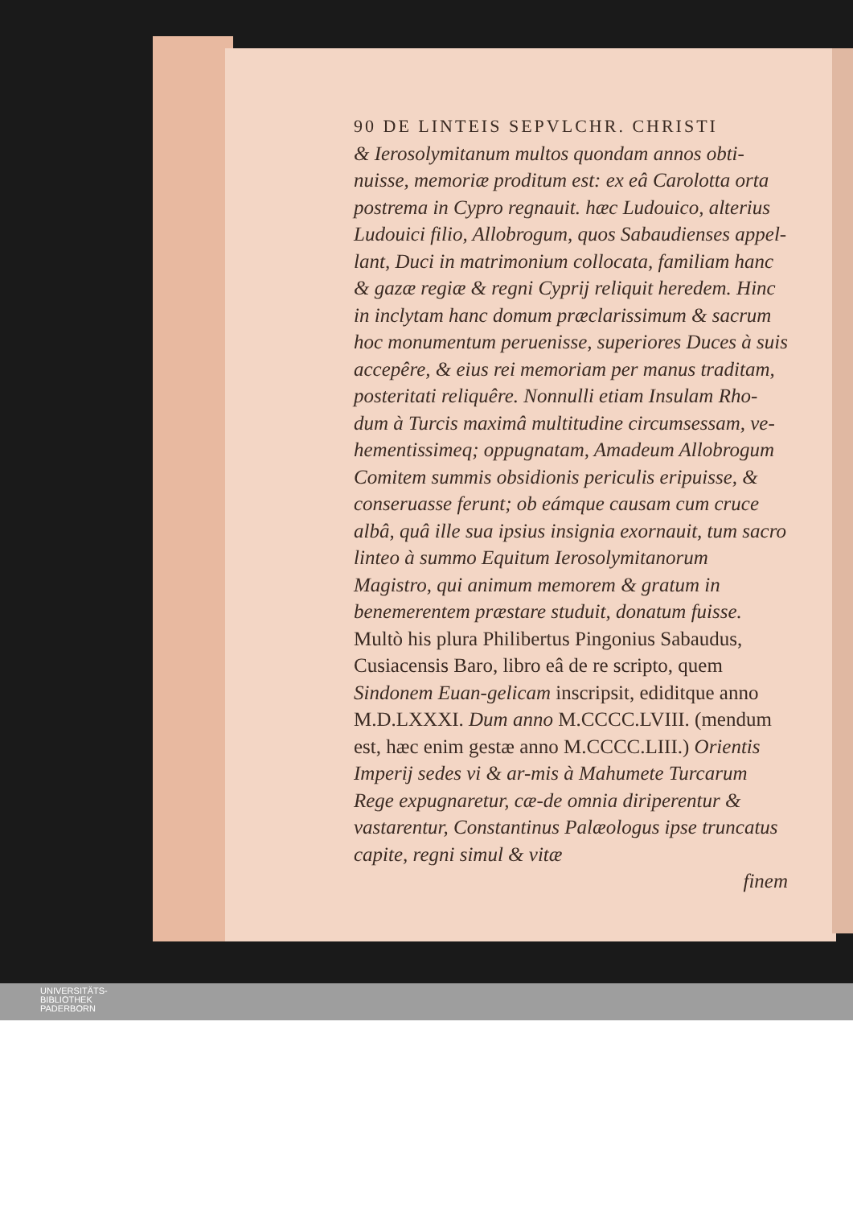90 DE LINTEIS SEPVLCHR. CHRISTI
& Ierosolymitanum multos quondam annos obti-nuisse, memoriæ proditum est: ex eâ Carolotta orta postrema in Cypro regnauit. hæc Ludouico, alterius Ludouici filio, Allobrogum, quos Sabaudienses appel-lant, Duci in matrimonium collocata, familiam hanc & gazæ regiæ & regni Cyprij reliquit heredem. Hinc in inclytam hanc domum præclarissimum & sacrum hoc monumentum peruenisse, superiores Duces à suis accepêre, & eius rei memoriam per manus traditam, posteritati reliquêre. Nonnulli etiam Insulam Rho-dum à Turcis maximâ multitudine circumsessam, ve-hementissimeq; oppugnatam, Amadeum Allobrogum Comitem summis obsidionis periculis eripuisse, & conseruasse ferunt; ob eámque causam cum cruce albâ, quâ ille sua ipsius insignia exornauit, tum sacro linteo à summo Equitum Ierosolymitanorum Magistro, qui animum memorem & gratum in benemerentem præstare studuit, donatum fuisse. Multò his plura Philibertus Pingonius Sabaudus, Cusiacensis Baro, libro eâ de re scripto, quem Sindonem Euan-gelicam inscripsit, ediditque anno M.D.LXXXI. Dum anno M.CCCC.LVIII. (mendum est, hæc enim gestæ anno M.CCCC.LIII.) Orientis Imperij sedes vi & ar-mis à Mahumete Turcarum Rege expugnaretur, cæ-de omnia diriperentur & vastarentur, Constantinus Palæologus ipse truncatus capite, regni simul & vitæ
finem
UNIVERSITÄTS-
BIBLIOTHEK
PADERBORN